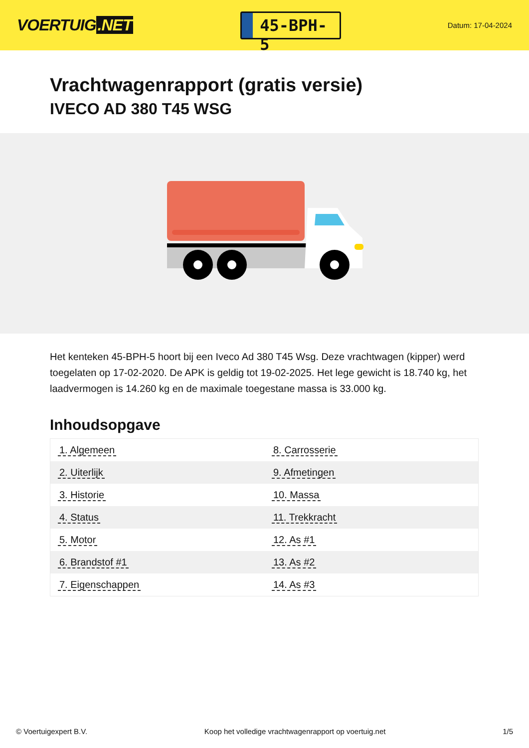VOERTUIG.NET
45-BPH-5
Datum: 17-04-2024
Vrachtwagenrapport (gratis versie)
IVECO AD 380 T45 WSG
Het kenteken 45-BPH-5 hoort bij een Iveco Ad 380 T45 Wsg. Deze vrachtwagen (kipper) werd toegelaten op 17-02-2020. De APK is geldig tot 19-02-2025. Het lege gewicht is 18.740 kg, het laadvermogen is 14.260 kg en de maximale toegestane massa is 33.000 kg.
Inhoudsopgave
| 1. Algemeen | 8. Carrosserie |
| 2. Uiterlijk | 9. Afmetingen |
| 3. Historie | 10. Massa |
| 4. Status | 11. Trekkracht |
| 5. Motor | 12. As #1 |
| 6. Brandstof #1 | 13. As #2 |
| 7. Eigenschappen | 14. As #3 |
© Voertuigexpert B.V. Koop het volledige vrachtwagenrapport op voertuig.net 1/5